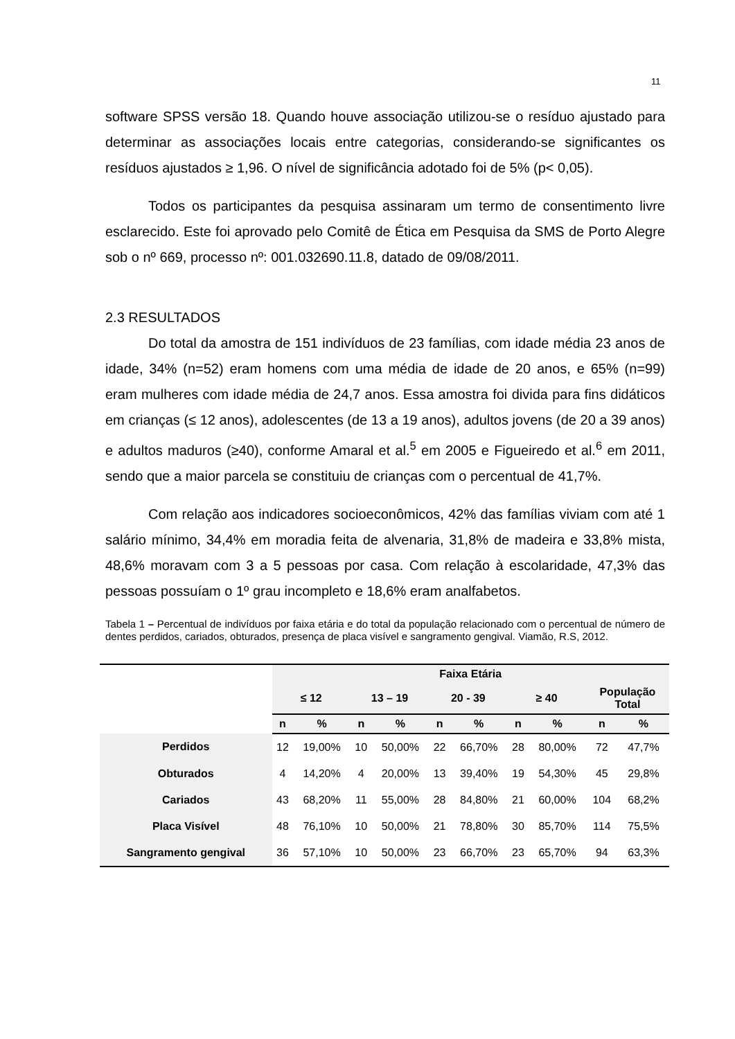11
software SPSS versão 18. Quando houve associação utilizou-se o resíduo ajustado para determinar as associações locais entre categorias, considerando-se significantes os resíduos ajustados ≥ 1,96. O nível de significância adotado foi de 5% (p< 0,05).
Todos os participantes da pesquisa assinaram um termo de consentimento livre esclarecido. Este foi aprovado pelo Comitê de Ética em Pesquisa da SMS de Porto Alegre sob o nº 669, processo nº: 001.032690.11.8, datado de 09/08/2011.
2.3 RESULTADOS
Do total da amostra de 151 indivíduos de 23 famílias, com idade média 23 anos de idade, 34% (n=52) eram homens com uma média de idade de 20 anos, e 65% (n=99) eram mulheres com idade média de 24,7 anos. Essa amostra foi divida para fins didáticos em crianças (≤ 12 anos), adolescentes (de 13 a 19 anos), adultos jovens (de 20 a 39 anos) e adultos maduros (≥40), conforme Amaral et al.<sup>5</sup> em 2005 e Figueiredo et al.<sup>6</sup> em 2011, sendo que a maior parcela se constituiu de crianças com o percentual de 41,7%.
Com relação aos indicadores socioeconômicos, 42% das famílias viviam com até 1 salário mínimo, 34,4% em moradia feita de alvenaria, 31,8% de madeira e 33,8% mista, 48,6% moravam com 3 a 5 pessoas por casa. Com relação à escolaridade, 47,3% das pessoas possuíam o 1º grau incompleto e 18,6% eram analfabetos.
Tabela 1 – Percentual de indivíduos por faixa etária e do total da população relacionado com o percentual de número de dentes perdidos, cariados, obturados, presença de placa visível e sangramento gengival. Viamão, R.S, 2012.
| | Faixa Etária | | | | | | | | | |
| --- | --- | --- | --- | --- | --- | --- | --- | --- | --- | --- |
| | ≤ 12 | | 13 – 19 | | 20 - 39 | | ≥ 40 | | População Total | |
| | n | % | n | % | n | % | n | % | n | % |
| Perdidos | 12 | 19,00% | 10 | 50,00% | 22 | 66,70% | 28 | 80,00% | 72 | 47,7% |
| Obturados | 4 | 14,20% | 4 | 20,00% | 13 | 39,40% | 19 | 54,30% | 45 | 29,8% |
| Cariados | 43 | 68,20% | 11 | 55,00% | 28 | 84,80% | 21 | 60,00% | 104 | 68,2% |
| Placa Visível | 48 | 76,10% | 10 | 50,00% | 21 | 78,80% | 30 | 85,70% | 114 | 75,5% |
| Sangramento gengival | 36 | 57,10% | 10 | 50,00% | 23 | 66,70% | 23 | 65,70% | 94 | 63,3% |